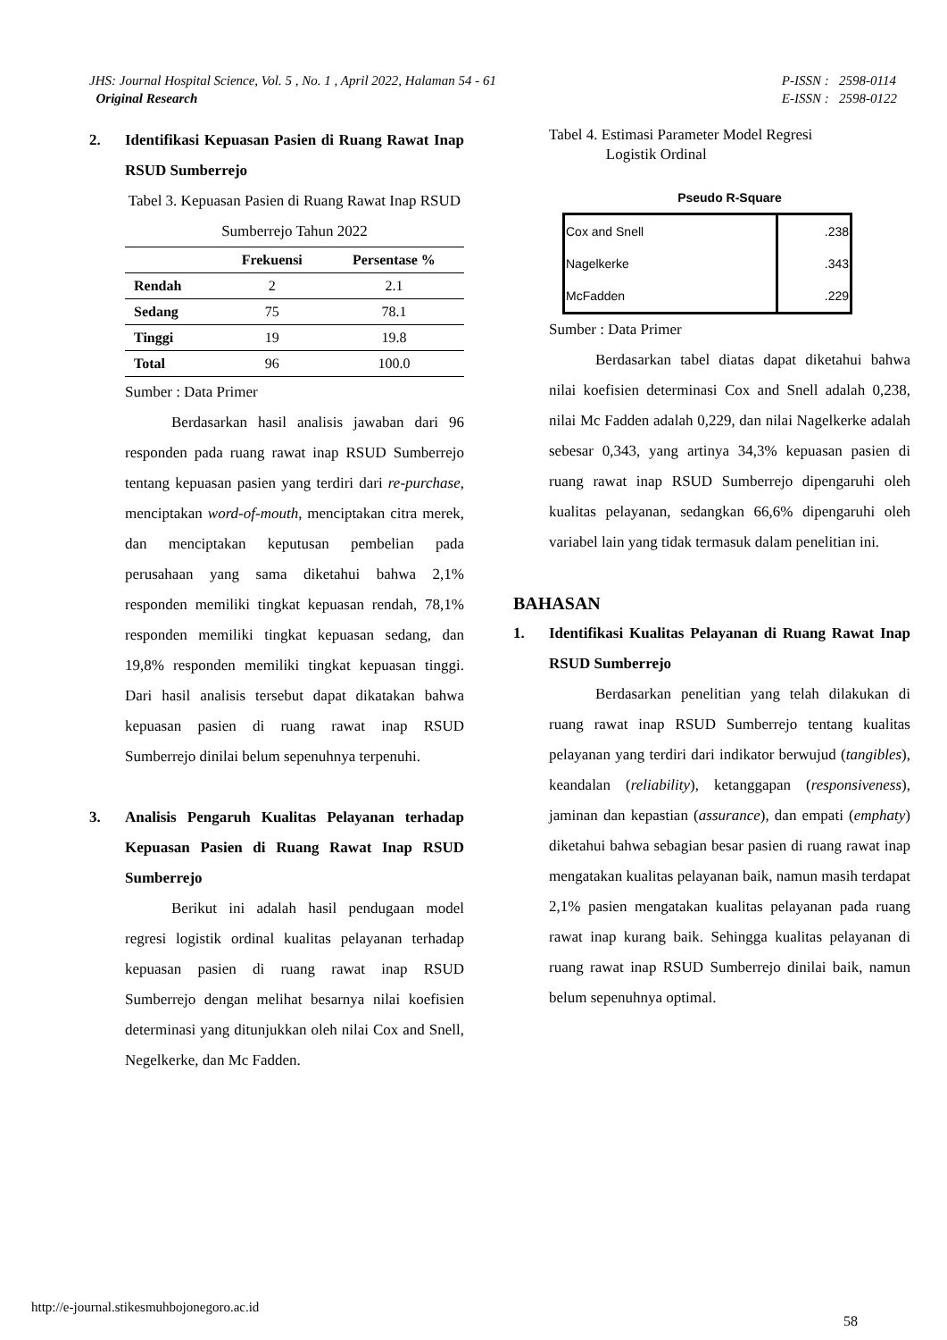JHS: Journal Hospital Science, Vol. 5 , No. 1 , April 2022, Halaman 54 - 61
Original Research
P-ISSN : 2598-0114
E-ISSN : 2598-0122
2. Identifikasi Kepuasan Pasien di Ruang Rawat Inap RSUD Sumberrejo
Tabel 3. Kepuasan Pasien di Ruang Rawat Inap RSUD Sumberrejo Tahun 2022
| | Frekuensi | Persentase % |
| --- | --- | --- |
| Rendah | 2 | 2.1 |
| Sedang | 75 | 78.1 |
| Tinggi | 19 | 19.8 |
| Total | 96 | 100.0 |
Sumber : Data Primer
Berdasarkan hasil analisis jawaban dari 96 responden pada ruang rawat inap RSUD Sumberrejo tentang kepuasan pasien yang terdiri dari re-purchase, menciptakan word-of-mouth, menciptakan citra merek, dan menciptakan keputusan pembelian pada perusahaan yang sama diketahui bahwa 2,1% responden memiliki tingkat kepuasan rendah, 78,1% responden memiliki tingkat kepuasan sedang, dan 19,8% responden memiliki tingkat kepuasan tinggi. Dari hasil analisis tersebut dapat dikatakan bahwa kepuasan pasien di ruang rawat inap RSUD Sumberrejo dinilai belum sepenuhnya terpenuhi.
3. Analisis Pengaruh Kualitas Pelayanan terhadap Kepuasan Pasien di Ruang Rawat Inap RSUD Sumberrejo
Berikut ini adalah hasil pendugaan model regresi logistik ordinal kualitas pelayanan terhadap kepuasan pasien di ruang rawat inap RSUD Sumberrejo dengan melihat besarnya nilai koefisien determinasi yang ditunjukkan oleh nilai Cox and Snell, Negelkerke, dan Mc Fadden.
Tabel 4. Estimasi Parameter Model Regresi
Logistik Ordinal
Pseudo R-Square
| Cox and Snell | .238 |
| Nagelkerke | .343 |
| McFadden | .229 |
Sumber : Data Primer
Berdasarkan tabel diatas dapat diketahui bahwa nilai koefisien determinasi Cox and Snell adalah 0,238, nilai Mc Fadden adalah 0,229, dan nilai Nagelkerke adalah sebesar 0,343, yang artinya 34,3% kepuasan pasien di ruang rawat inap RSUD Sumberrejo dipengaruhi oleh kualitas pelayanan, sedangkan 66,6% dipengaruhi oleh variabel lain yang tidak termasuk dalam penelitian ini.
BAHASAN
1. Identifikasi Kualitas Pelayanan di Ruang Rawat Inap RSUD Sumberrejo
Berdasarkan penelitian yang telah dilakukan di ruang rawat inap RSUD Sumberrejo tentang kualitas pelayanan yang terdiri dari indikator berwujud (tangibles), keandalan (reliability), ketanggapan (responsiveness), jaminan dan kepastian (assurance), dan empati (emphaty) diketahui bahwa sebagian besar pasien di ruang rawat inap mengatakan kualitas pelayanan baik, namun masih terdapat 2,1% pasien mengatakan kualitas pelayanan pada ruang rawat inap kurang baik. Sehingga kualitas pelayanan di ruang rawat inap RSUD Sumberrejo dinilai baik, namun belum sepenuhnya optimal.
http://e-journal.stikesmuhbojonegoro.ac.id
58